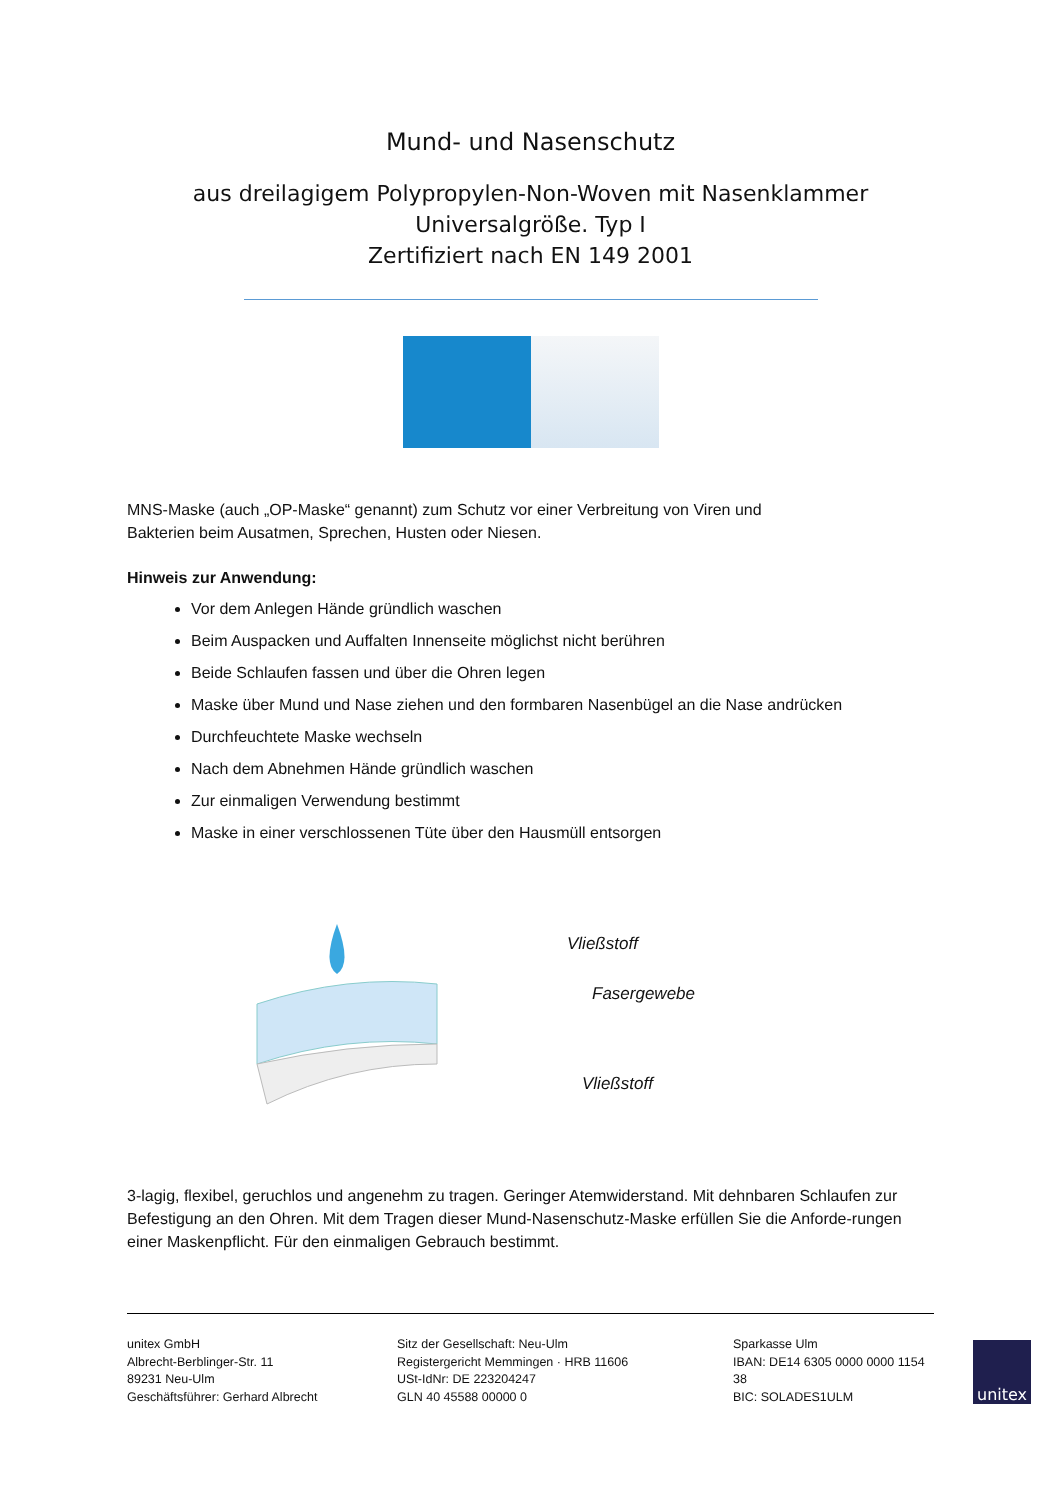Mund- und Nasenschutz
aus dreilagigem Polypropylen-Non-Woven mit Nasenklammer
Universalgröße. Typ I
Zertifiziert nach EN 149 2001
MNS-Maske (auch „OP-Maske“ genannt) zum Schutz vor einer Verbreitung von Viren und
Bakterien beim Ausatmen, Sprechen, Husten oder Niesen.
Hinweis zur Anwendung:
Vor dem Anlegen Hände gründlich waschen
Beim Auspacken und Auffalten Innenseite möglichst nicht berühren
Beide Schlaufen fassen und über die Ohren legen
Maske über Mund und Nase ziehen und den formbaren Nasenbügel an die Nase andrücken
Durchfeuchtete Maske wechseln
Nach dem Abnehmen Hände gründlich waschen
Zur einmaligen Verwendung bestimmt
Maske in einer verschlossenen Tüte über den Hausmüll entsorgen
Vließstoff
Fasergewebe
Vließstoff
3-lagig, flexibel, geruchlos und angenehm zu tragen. Geringer Atemwiderstand. Mit dehnbaren Schlaufen zur Befestigung an den Ohren. Mit dem Tragen dieser Mund-Nasenschutz-Maske erfüllen Sie die Anforde-rungen einer Maskenpflicht. Für den einmaligen Gebrauch bestimmt.
unitex GmbH
Albrecht-Berblinger-Str. 11
89231 Neu-Ulm
Geschäftsführer: Gerhard Albrecht
Sitz der Gesellschaft: Neu-Ulm
Registergericht Memmingen · HRB 11606
USt-IdNr: DE 223204247
GLN 40 45588 00000 0
Sparkasse Ulm
IBAN: DE14 6305 0000 0000 1154 38
BIC: SOLADES1ULM
unitex